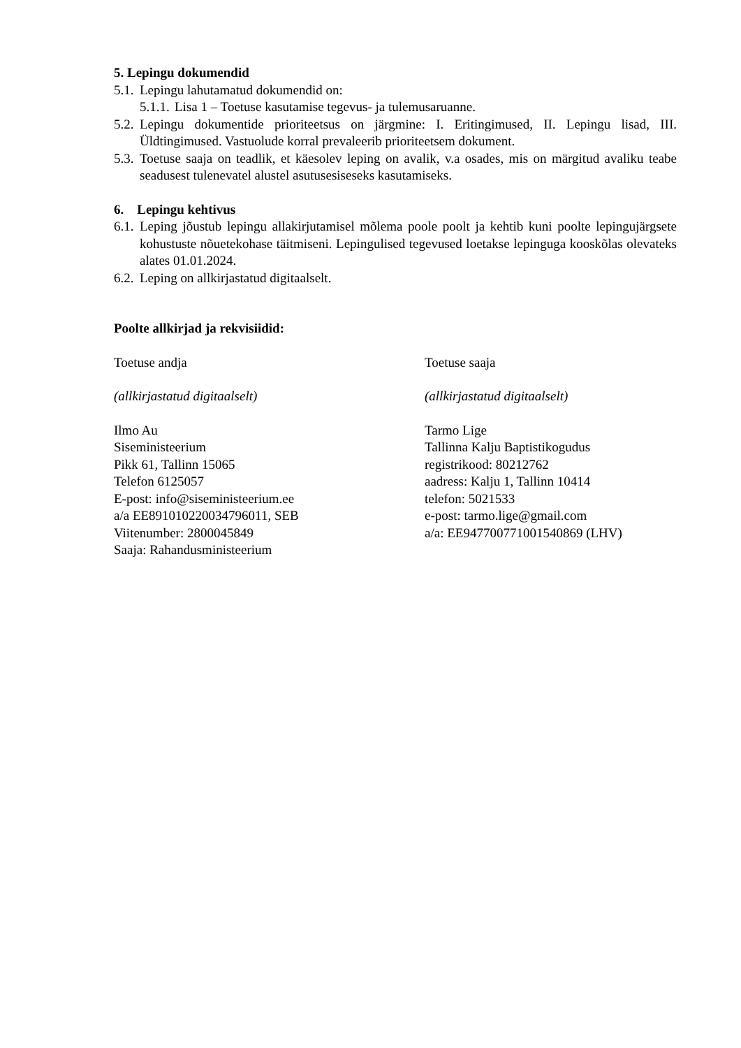5. Lepingu dokumendid
5.1. Lepingu lahutamatud dokumendid on:
5.1.1. Lisa 1 – Toetuse kasutamise tegevus- ja tulemusaruanne.
5.2. Lepingu dokumentide prioriteetsus on järgmine: I. Eritingimused, II. Lepingu lisad, III. Üldtingimused. Vastuolude korral prevaleerib prioriteetsem dokument.
5.3. Toetuse saaja on teadlik, et käesolev leping on avalik, v.a osades, mis on märgitud avaliku teabe seadusest tulenevatel alustel asutusesiseseks kasutamiseks.
6. Lepingu kehtivus
6.1. Leping jõustub lepingu allakirjutamisel mõlema poole poolt ja kehtib kuni poolte lepingujärgsete kohustuste nõuetekohase täitmiseni. Lepingulised tegevused loetakse lepinguga kooskõlas olevateks alates 01.01.2024.
6.2. Leping on allkirjastatud digitaalselt.
Poolte allkirjad ja rekvisiidid:
Toetuse andja
(allkirjastatud digitaalselt)
Ilmo Au
Siseministeerium
Pikk 61, Tallinn 15065
Telefon 6125057
E-post: info@siseministeerium.ee
a/a EE891010220034796011, SEB
Viitenumber: 2800045849
Saaja: Rahandusministeerium
Toetuse saaja
(allkirjastatud digitaalselt)
Tarmo Lige
Tallinna Kalju Baptistikogudus
registrikood: 80212762
aadress: Kalju 1, Tallinn 10414
telefon: 5021533
e-post: tarmo.lige@gmail.com
a/a: EE947700771001540869 (LHV)